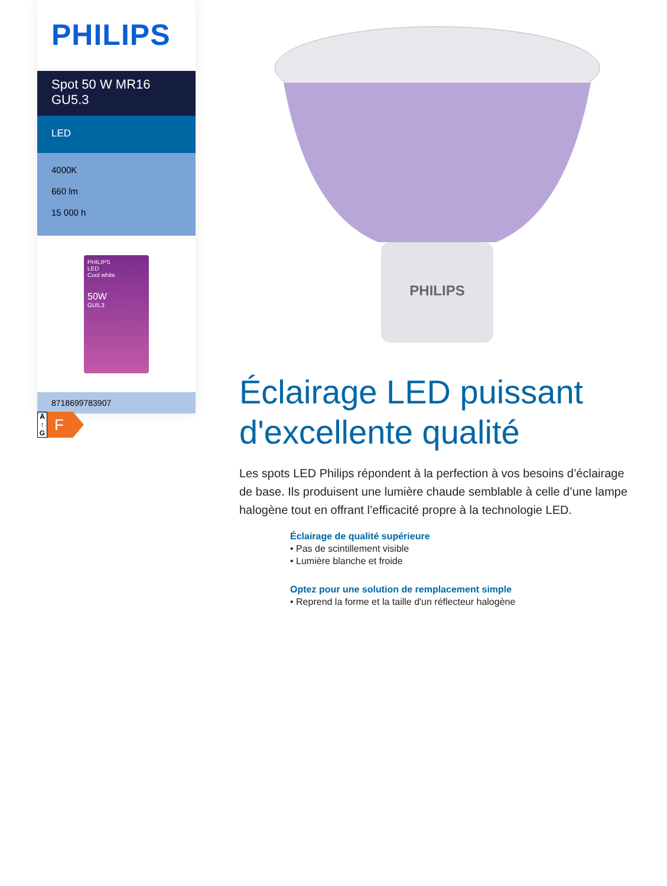PHILIPS
Spot 50 W MR16
GU5.3
LED
4000K
660 lm
15 000 h
PHILIPS
LED
Cool white
50W
GU5.3
8718699783907
A
↑
G
F
PHILIPS
Éclairage LED puissant d'excellente qualité
Les spots LED Philips répondent à la perfection à vos besoins d’éclairage de base. Ils produisent une lumière chaude semblable à celle d’une lampe halogène tout en offrant l’efficacité propre à la technologie LED.
Éclairage de qualité supérieure
• Pas de scintillement visible
• Lumière blanche et froide
Optez pour une solution de remplacement simple
• Reprend la forme et la taille d'un réflecteur halogène